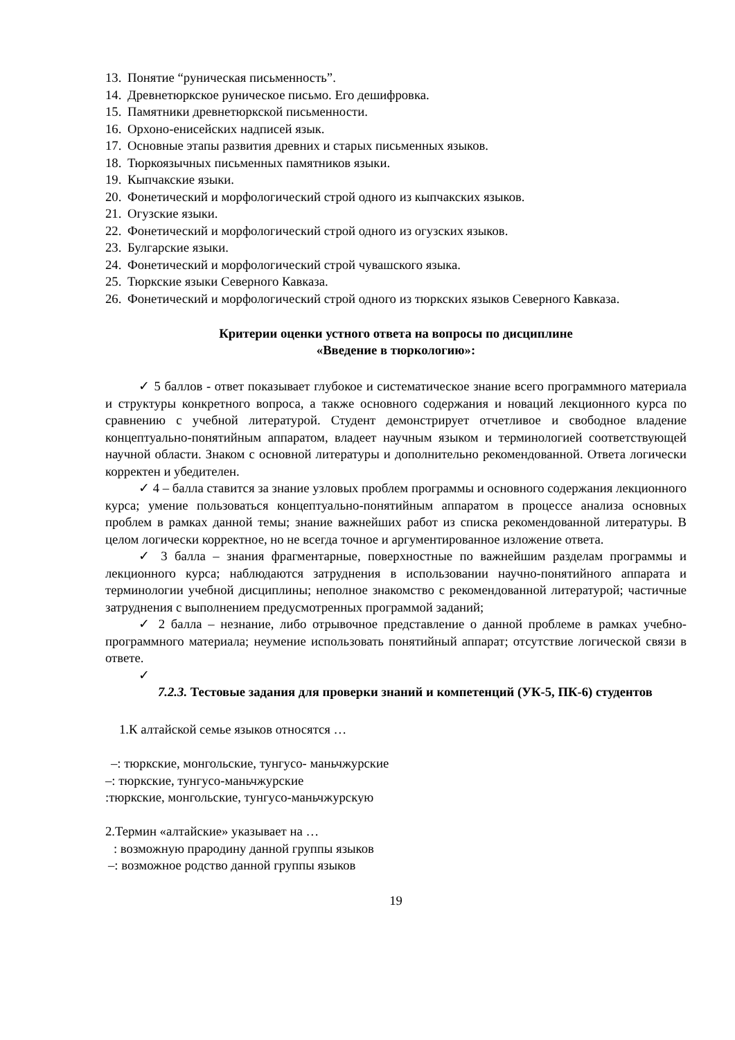13. Понятие “руническая письменность”.
14. Древнетюркское руническое письмо. Его дешифровка.
15. Памятники древнетюркской письменности.
16. Орхоно-енисейских надписей язык.
17. Основные этапы развития древних и старых письменных языков.
18. Тюркоязычных письменных памятников языки.
19. Кыпчакские языки.
20. Фонетический и морфологический строй одного из кыпчакских языков.
21. Огузские языки.
22. Фонетический и морфологический строй одного из огузских языков.
23. Булгарские языки.
24. Фонетический и морфологический строй чувашского языка.
25. Тюркские языки Северного Кавказа.
26. Фонетический и морфологический строй одного из тюркских языков Северного Кавказа.
Критерии оценки устного ответа на вопросы по дисциплине
«Введение в тюркологию»:
✓ 5 баллов - ответ показывает глубокое и систематическое знание всего программного материала и структуры конкретного вопроса, а также основного содержания и новаций лекционного курса по сравнению с учебной литературой. Студент демонстрирует отчетливое и свободное владение концептуально-понятийным аппаратом, владеет научным языком и терминологией соответствующей научной области. Знаком с основной литературы и дополнительно рекомендованной. Ответа логически корректен и убедителен.
✓ 4 – балла ставится за знание узловых проблем программы и основного содержания лекционного курса; умение пользоваться концептуально-понятийным аппаратом в процессе анализа основных проблем в рамках данной темы; знание важнейших работ из списка рекомендованной литературы. В целом логически корректное, но не всегда точное и аргументированное изложение ответа.
✓ 3 балла – знания фрагментарные, поверхностные по важнейшим разделам программы и лекционного курса; наблюдаются затруднения в использовании научно-понятийного аппарата и терминологии учебной дисциплины; неполное знакомство с рекомендованной литературой; частичные затруднения с выполнением предусмотренных программой заданий;
✓ 2 балла – незнание, либо отрывочное представление о данной проблеме в рамках учебно-программного материала; неумение использовать понятийный аппарат; отсутствие логической связи в ответе.
✓
7.2.3. Тестовые задания для проверки знаний и компетенций (УК-5, ПК-6) студентов
1.К алтайской семье языков относятся …
–: тюркские, монгольские, тунгусо- маньчжурские
–: тюркские, тунгусо-маньчжурские
:тюркские, монгольские, тунгусо-маньчжурскую
2.Термин «алтайские» указывает на …
: возможную прародину данной группы языков
–: возможное родство данной группы языков
19